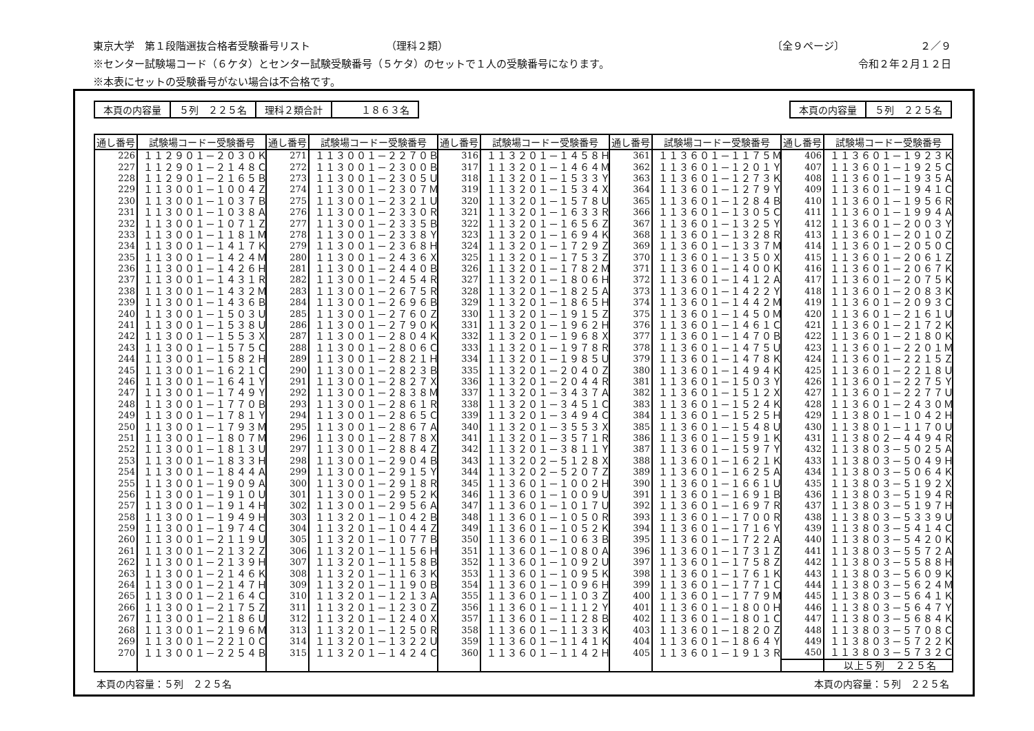東京大学　第１段階選抜合格者受験番号リスト （理科２類） 〔全９ページ〕 ２／９
※センター試験場コード（６ケタ）とセンター試験受験番号（５ケタ）のセットで１人の受験番号になります。 令和２年２月１２日
※本表にセットの受験番号がない場合は不合格です。
| 本頁の内容量 | ５列 ２２５名 | 理科２類合計 | １８６３名 |
| 本頁の内容量 | ５列 ２２５名 |
| 通し番号 | 試験場コードー受験番号 | 通し番号 | 試験場コードー受験番号 | 通し番号 | 試験場コードー受験番号 | 通し番号 | 試験場コードー受験番号 | 通し番号 | 試験場コードー受験番号 |
| --- | --- | --- | --- | --- | --- | --- | --- | --- | --- |
| 226 | １１２９０１－２０３０Ｋ | 271 | １１３００１－２２７０Ｂ | 316 | １１３２０１－１４５８Ｈ | 361 | １１３６０１－１１７５Ｍ | 406 | １１３６０１－１９２３Ｋ |
| 227 | １１２９０１－２１４８Ｃ | 272 | １１３００１－２３００Ｂ | 317 | １１３２０１－１４６４Ｍ | 362 | １１３６０１－１２０１Ｙ | 407 | １１３６０１－１９２５Ｃ |
| 228 | １１２９０１－２１６５Ｂ | 273 | １１３００１－２３０５Ｕ | 318 | １１３２０１－１５３３Ｙ | 363 | １１３６０１－１２７３Ｋ | 408 | １１３６０１－１９３５Ａ |
| 229 | １１３００１－１００４Ｚ | 274 | １１３００１－２３０７Ｍ | 319 | １１３２０１－１５３４Ｘ | 364 | １１３６０１－１２７９Ｙ | 409 | １１３６０１－１９４１Ｃ |
| 230 | １１３００１－１０３７Ｂ | 275 | １１３００１－２３２１Ｕ | 320 | １１３２０１－１５７８Ｕ | 365 | １１３６０１－１２８４Ｂ | 410 | １１３６０１－１９５６Ｒ |
| 231 | １１３００１－１０３８Ａ | 276 | １１３００１－２３３０Ｒ | 321 | １１３２０１－１６３３Ｒ | 366 | １１３６０１－１３０５Ｃ | 411 | １１３６０１－１９９４Ａ |
| 232 | １１３００１－１０７１Ｚ | 277 | １１３００１－２３３５Ｂ | 322 | １１３２０１－１６５６Ｚ | 367 | １１３６０１－１３２５Ｙ | 412 | １１３６０１－２００３Ｙ |
| 233 | １１３００１－１１８１Ｍ | 278 | １１３００１－２３３８Ｙ | 323 | １１３２０１－１６９４Ｋ | 368 | １１３６０１－１３２８Ｒ | 413 | １１３６０１－２０１０Ｚ |
| 234 | １１３００１－１４１７Ｋ | 279 | １１３００１－２３６８Ｈ | 324 | １１３２０１－１７２９Ｚ | 369 | １１３６０１－１３３７Ｍ | 414 | １１３６０１－２０５０Ｃ |
| 235 | １１３００１－１４２４Ｍ | 280 | １１３００１－２４３６Ｘ | 325 | １１３２０１－１７５３Ｚ | 370 | １１３６０１－１３５０Ｘ | 415 | １１３６０１－２０６１Ｚ |
| 236 | １１３００１－１４２６Ｈ | 281 | １１３００１－２４４０Ｂ | 326 | １１３２０１－１７８２Ｍ | 371 | １１３６０１－１４００Ｋ | 416 | １１３６０１－２０６７Ｋ |
| 237 | １１３００１－１４３１Ｒ | 282 | １１３００１－２４５４Ｒ | 327 | １１３２０１－１８０６Ｈ | 372 | １１３６０１－１４１２Ａ | 417 | １１３６０１－２０７５Ｋ |
| 238 | １１３００１－１４３２Ｍ | 283 | １１３００１－２６７５Ｒ | 328 | １１３２０１－１８２５Ａ | 373 | １１３６０１－１４２２Ｙ | 418 | １１３６０１－２０８３Ｋ |
| 239 | １１３００１－１４３６Ｂ | 284 | １１３００１－２６９６Ｂ | 329 | １１３２０１－１８６５Ｈ | 374 | １１３６０１－１４４２Ｍ | 419 | １１３６０１－２０９３Ｃ |
| 240 | １１３００１－１５０３Ｕ | 285 | １１３００１－２７６０Ｚ | 330 | １１３２０１－１９１５Ｚ | 375 | １１３６０１－１４５０Ｍ | 420 | １１３６０１－２１６１Ｕ |
| 241 | １１３００１－１５３８Ｕ | 286 | １１３００１－２７９０Ｋ | 331 | １１３２０１－１９６２Ｈ | 376 | １１３６０１－１４６１Ｃ | 421 | １１３６０１－２１７２Ｋ |
| 242 | １１３００１－１５５３Ｘ | 287 | １１３００１－２８０４Ｋ | 332 | １１３２０１－１９６８Ｘ | 377 | １１３６０１－１４７０Ｂ | 422 | １１３６０１－２１８０Ｋ |
| 243 | １１３００１－１５７５Ｃ | 288 | １１３００１－２８０６Ｃ | 333 | １１３２０１－１９７８Ｒ | 378 | １１３６０１－１４７５Ｕ | 423 | １１３６０１－２２０１Ｍ |
| 244 | １１３００１－１５８２Ｈ | 289 | １１３００１－２８２１Ｈ | 334 | １１３２０１－１９８５Ｕ | 379 | １１３６０１－１４７８Ｋ | 424 | １１３６０１－２２１５Ｚ |
| 245 | １１３００１－１６２１Ｃ | 290 | １１３００１－２８２３Ｂ | 335 | １１３２０１－２０４０Ｚ | 380 | １１３６０１－１４９４Ｋ | 425 | １１３６０１－２２１８Ｕ |
| 246 | １１３００１－１６４１Ｙ | 291 | １１３００１－２８２７Ｘ | 336 | １１３２０１－２０４４Ｒ | 381 | １１３６０１－１５０３Ｙ | 426 | １１３６０１－２２７５Ｙ |
| 247 | １１３００１－１７４９Ｙ | 292 | １１３００１－２８３８Ｍ | 337 | １１３２０１－３４３７Ａ | 382 | １１３６０１－１５１２Ｘ | 427 | １１３６０１－２２７７Ｕ |
| 248 | １１３００１－１７７０Ｂ | 293 | １１３００１－２８６１Ｒ | 338 | １１３２０１－３４５１Ｃ | 383 | １１３６０１－１５２４Ｋ | 428 | １１３６０１－２４３０Ｍ |
| 249 | １１３００１－１７８１Ｙ | 294 | １１３００１－２８６５Ｃ | 339 | １１３２０１－３４９４Ｃ | 384 | １１３６０１－１５２５Ｈ | 429 | １１３８０１－１０４２Ｈ |
| 250 | １１３００１－１７９３Ｍ | 295 | １１３００１－２８６７Ａ | 340 | １１３２０１－３５５３Ｘ | 385 | １１３６０１－１５４８Ｕ | 430 | １１３８０１－１１７０Ｕ |
| 251 | １１３００１－１８０７Ｍ | 296 | １１３００１－２８７８Ｘ | 341 | １１３２０１－３５７１Ｒ | 386 | １１３６０１－１５９１Ｋ | 431 | １１３８０２－４４９４Ｒ |
| 252 | １１３００１－１８１３Ｕ | 297 | １１３００１－２８８４Ｚ | 342 | １１３２０１－３８１１Ｙ | 387 | １１３６０１－１５９７Ｙ | 432 | １１３８０３－５０２５Ａ |
| 253 | １１３００１－１８３３Ｈ | 298 | １１３００１－２９０４Ｂ | 343 | １１３２０２－５１２８Ｘ | 388 | １１３６０１－１６２１Ｋ | 433 | １１３８０３－５０４９Ｈ |
| 254 | １１３００１－１８４４Ａ | 299 | １１３００１－２９１５Ｙ | 344 | １１３２０２－５２０７Ｚ | 389 | １１３６０１－１６２５Ａ | 434 | １１３８０３－５０６４Ｋ |
| 255 | １１３００１－１９０９Ａ | 300 | １１３００１－２９１８Ｒ | 345 | １１３６０１－１００２Ｈ | 390 | １１３６０１－１６６１Ｕ | 435 | １１３８０３－５１９２Ｘ |
| 256 | １１３００１－１９１０Ｕ | 301 | １１３００１－２９５２Ｋ | 346 | １１３６０１－１００９Ｕ | 391 | １１３６０１－１６９１Ｂ | 436 | １１３８０３－５１９４Ｒ |
| 257 | １１３００１－１９１４Ｈ | 302 | １１３００１－２９５６Ａ | 347 | １１３６０１－１０１７Ｕ | 392 | １１３６０１－１６９７Ｒ | 437 | １１３８０３－５１９７Ｈ |
| 258 | １１３００１－１９４９Ｈ | 303 | １１３２０１－１０４２Ｂ | 348 | １１３６０１－１０５０Ｒ | 393 | １１３６０１－１７００Ｒ | 438 | １１３８０３－５３３９Ｕ |
| 259 | １１３００１－１９７４Ｃ | 304 | １１３２０１－１０４４Ｚ | 349 | １１３６０１－１０５２Ｋ | 394 | １１３６０１－１７１６Ｙ | 439 | １１３８０３－５４１４Ｃ |
| 260 | １１３００１－２１１９Ｕ | 305 | １１３２０１－１０７７Ｂ | 350 | １１３６０１－１０６３Ｂ | 395 | １１３６０１－１７２２Ａ | 440 | １１３８０３－５４２０Ｋ |
| 261 | １１３００１－２１３２Ｚ | 306 | １１３２０１－１１５６Ｈ | 351 | １１３６０１－１０８０Ａ | 396 | １１３６０１－１７３１Ｚ | 441 | １１３８０３－５５７２Ａ |
| 262 | １１３００１－２１３９Ｈ | 307 | １１３２０１－１１５８Ｂ | 352 | １１３６０１－１０９２Ｕ | 397 | １１３６０１－１７５８Ｚ | 442 | １１３８０３－５５８８Ｈ |
| 263 | １１３００１－２１４６Ｋ | 308 | １１３２０１－１１６３Ｋ | 353 | １１３６０１－１０９５Ｋ | 398 | １１３６０１－１７６１Ｋ | 443 | １１３８０３－５６０９Ｋ |
| 264 | １１３００１－２１４７Ｈ | 309 | １１３２０１－１１９０Ｂ | 354 | １１３６０１－１０９６Ｈ | 399 | １１３６０１－１７７１Ｃ | 444 | １１３８０３－５６２４Ｍ |
| 265 | １１３００１－２１６４Ｃ | 310 | １１３２０１－１２１３Ａ | 355 | １１３６０１－１１０３Ｚ | 400 | １１３６０１－１７７９Ｍ | 445 | １１３８０３－５６４１Ｋ |
| 266 | １１３００１－２１７５Ｚ | 311 | １１３２０１－１２３０Ｚ | 356 | １１３６０１－１１１２Ｙ | 401 | １１３６０１－１８００Ｈ | 446 | １１３８０３－５６４７Ｙ |
| 267 | １１３００１－２１８６Ｕ | 312 | １１３２０１－１２４０Ｘ | 357 | １１３６０１－１１２８Ｂ | 402 | １１３６０１－１８０１Ｃ | 447 | １１３８０３－５６８４Ｋ |
| 268 | １１３００１－２１９６Ｍ | 313 | １１３２０１－１２５０Ｒ | 358 | １１３６０１－１１３３Ｋ | 403 | １１３６０１－１８２０Ｚ | 448 | １１３８０３－５７０８Ｃ |
| 269 | １１３００１－２２１０Ｃ | 314 | １１３２０１－１３２２Ｕ | 359 | １１３６０１－１１４１Ｋ | 404 | １１３６０１－１８６４Ｙ | 449 | １１３８０３－５７２２Ｋ |
| 270 | １１３００１－２２５４Ｂ | 315 | １１３２０１－１４２４Ｃ | 360 | １１３６０１－１１４２Ｈ | 405 | １１３６０１－１９１３Ｒ | 450 | １１３８０３－５７３２Ｃ |
| | | | | | | | | | 以上５列 ２２５名 |
本頁の内容量：５列　２２５名 本頁の内容量：５列　２２５名